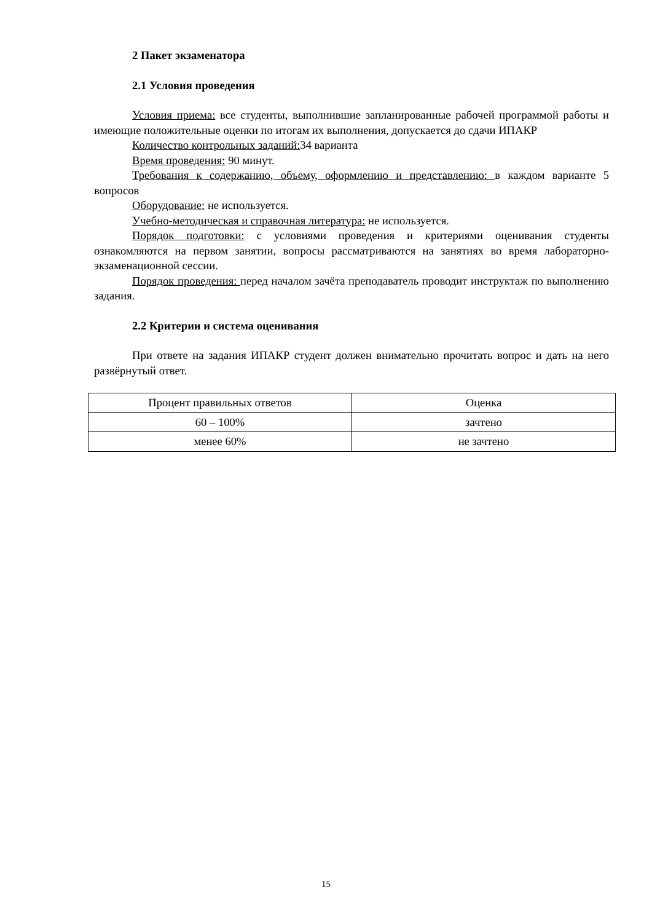2 Пакет экзаменатора
2.1 Условия проведения
Условия приема: все студенты, выполнившие запланированные рабочей программой работы и имеющие положительные оценки по итогам их выполнения, допускается до сдачи ИПАКР
Количество контрольных заданий: 34 варианта
Время проведения: 90 минут.
Требования к содержанию, объему, оформлению и представлению: в каждом варианте 5 вопросов
Оборудование: не используется.
Учебно-методическая и справочная литература: не используется.
Порядок подготовки: с условиями проведения и критериями оценивания студенты ознакомляются на первом занятии, вопросы рассматриваются на занятиях во время лабораторно-экзаменационной сессии.
Порядок проведения: перед началом зачёта преподаватель проводит инструктаж по выполнению задания.
2.2 Критерии и система оценивания
При ответе на задания ИПАКР студент должен внимательно прочитать вопрос и дать на него развёрнутый ответ.
| Процент правильных ответов | Оценка |
| 60 – 100% | зачтено |
| менее 60% | не зачтено |
15